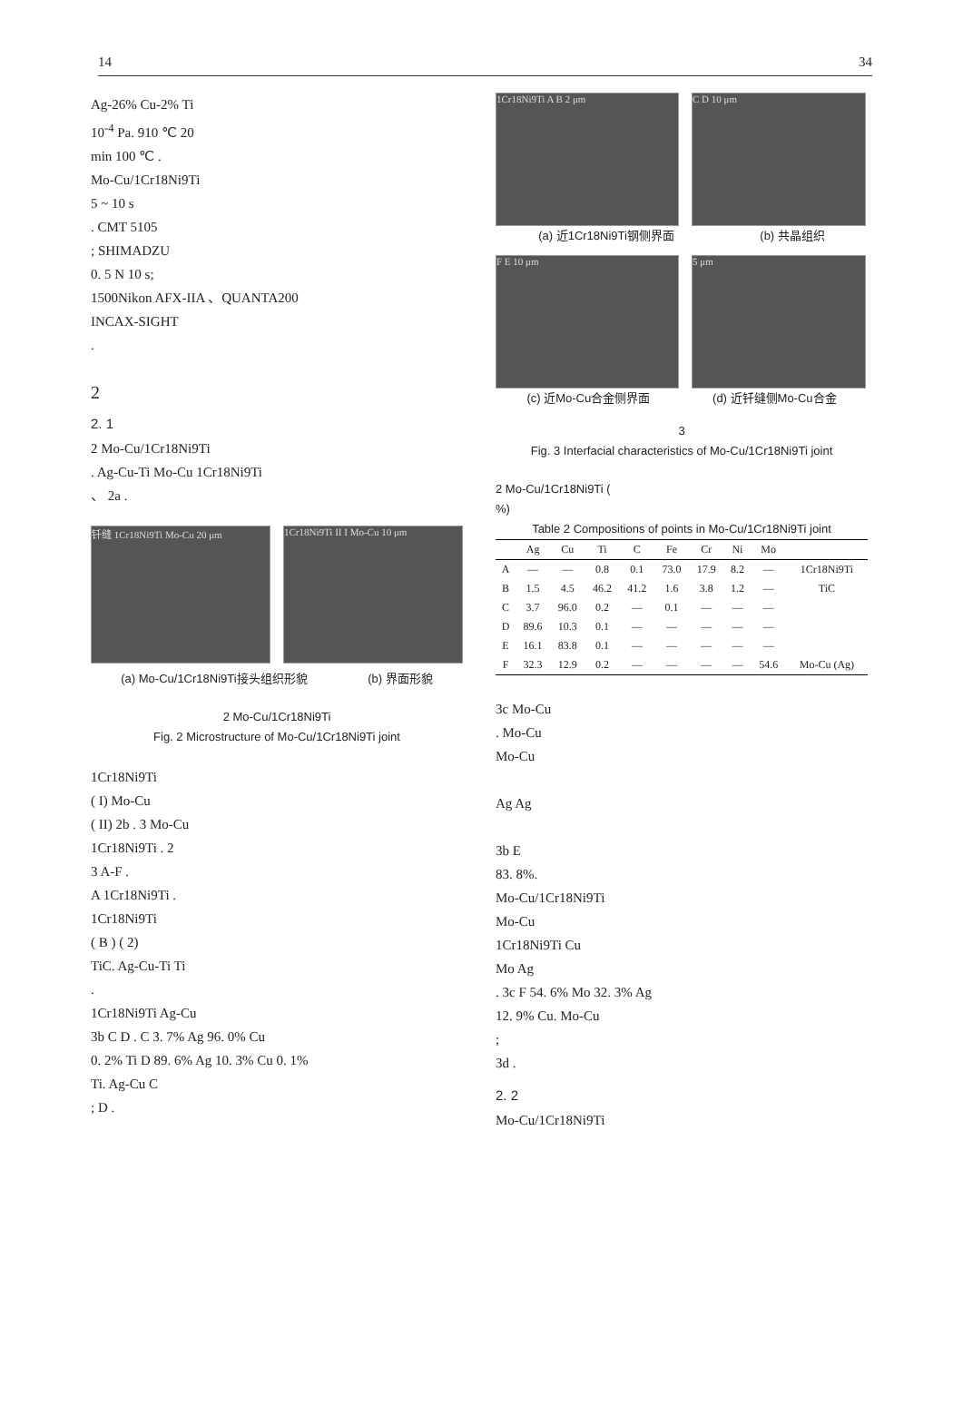14 34
Ag-26% Cu-2% Ti
10<sup>-4</sup> Pa. 910 ℃ 20
min 100 ℃ .
Mo-Cu/1Cr18Ni9Ti
5 ~ 10 s
. CMT 5105
; SHIMADZU
0. 5 N 10 s;
1500Nikon AFX-IIA 、QUANTA200
INCAX-SIGHT
.
2
2. 1
2 Mo-Cu/1Cr18Ni9Ti
. Ag-Cu-Ti Mo-Cu 1Cr18Ni9Ti
、 2a .
钎缝 1Cr18Ni9Ti Mo-Cu 20 μm 1Cr18Ni9Ti II I Mo-Cu 10 μm
(a) Mo-Cu/1Cr18Ni9Ti接头组织形貌 (b) 界面形貌
2 Mo-Cu/1Cr18Ni9Ti
Fig. 2 Microstructure of Mo-Cu/1Cr18Ni9Ti joint
1Cr18Ni9Ti
( I) Mo-Cu
( II) 2b . 3 Mo-Cu
1Cr18Ni9Ti . 2
3 A-F .
A 1Cr18Ni9Ti .
1Cr18Ni9Ti
( B ) ( 2)
TiC. Ag-Cu-Ti Ti
.
1Cr18Ni9Ti Ag-Cu
3b C D . C 3. 7% Ag 96. 0% Cu
0. 2% Ti D 89. 6% Ag 10. 3% Cu 0. 1%
Ti. Ag-Cu C
; D .
1Cr18Ni9Ti A B 2 μm C D 10 μm
(a) 近1Cr18Ni9Ti钢侧界面 (b) 共晶组织
F E 10 μm 5 μm
(c) 近Mo-Cu合金侧界面 (d) 近钎缝侧Mo-Cu合金
3
Fig. 3 Interfacial characteristics of Mo-Cu/1Cr18Ni9Ti joint
2 Mo-Cu/1Cr18Ni9Ti (
%)
Table 2 Compositions of points in Mo-Cu/1Cr18Ni9Ti joint
| | Ag | Cu | Ti | C | Fe | Cr | Ni | Mo | |
| --- | --- | --- | --- | --- | --- | --- | --- | --- | --- |
| A | — | — | 0.8 | 0.1 | 73.0 | 17.9 | 8.2 | — | 1Cr18Ni9Ti |
| B | 1.5 | 4.5 | 46.2 | 41.2 | 1.6 | 3.8 | 1.2 | — | TiC |
| C | 3.7 | 96.0 | 0.2 | — | 0.1 | — | — | — | |
| D | 89.6 | 10.3 | 0.1 | — | — | — | — | — | |
| E | 16.1 | 83.8 | 0.1 | — | — | — | — | — | |
| F | 32.3 | 12.9 | 0.2 | — | — | — | — | 54.6 | Mo-Cu (Ag) |
3c Mo-Cu
. Mo-Cu
Mo-Cu
Ag Ag
3b E
83. 8%.
Mo-Cu/1Cr18Ni9Ti
Mo-Cu
1Cr18Ni9Ti Cu
Mo Ag
. 3c F 54. 6% Mo 32. 3% Ag
12. 9% Cu. Mo-Cu
;
3d .
2. 2
Mo-Cu/1Cr18Ni9Ti